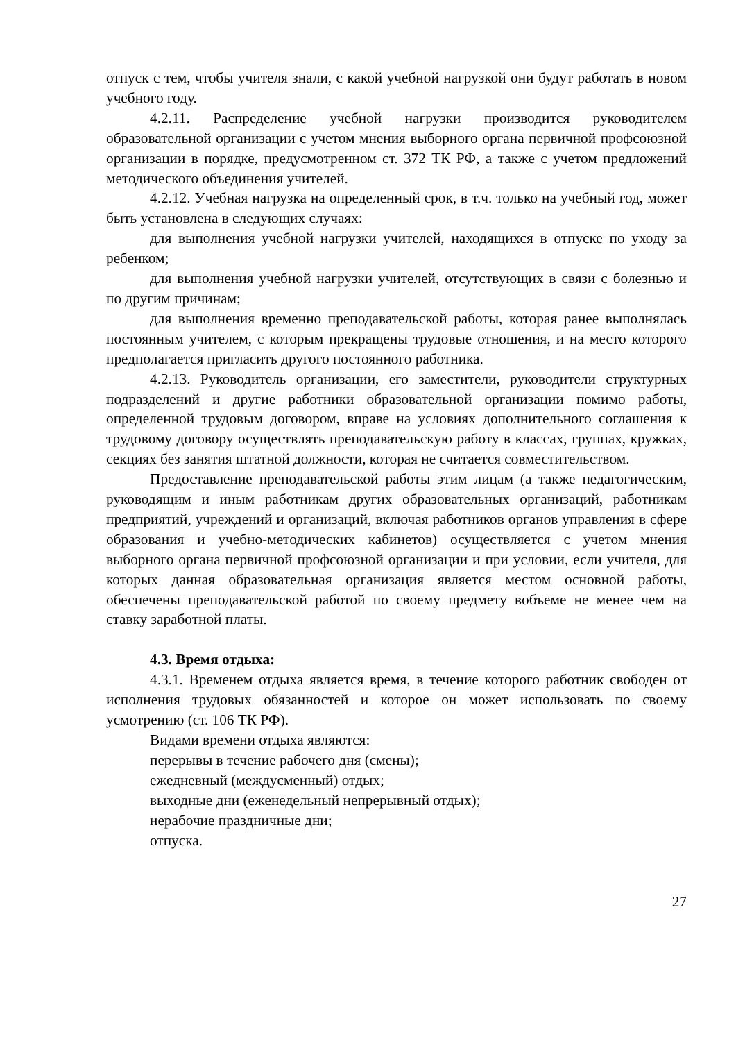отпуск с тем, чтобы учителя знали, с какой учебной нагрузкой они будут работать в новом учебного году.
4.2.11. Распределение учебной нагрузки производится руководителем образовательной организации с учетом мнения выборного органа первичной профсоюзной организации в порядке, предусмотренном ст. 372 ТК РФ, а также с учетом предложений методического объединения учителей.
4.2.12. Учебная нагрузка на определенный срок, в т.ч. только на учебный год, может быть установлена в следующих случаях:
для выполнения учебной нагрузки учителей, находящихся в отпуске по уходу за ребенком;
для выполнения учебной нагрузки учителей, отсутствующих в связи с болезнью и по другим причинам;
для выполнения временно преподавательской работы, которая ранее выполнялась постоянным учителем, с которым прекращены трудовые отношения, и на место которого предполагается пригласить другого постоянного работника.
4.2.13. Руководитель организации, его заместители, руководители структурных подразделений и другие работники образовательной организации помимо работы, определенной трудовым договором, вправе на условиях дополнительного соглашения к трудовому договору осуществлять преподавательскую работу в классах, группах, кружках, секциях без занятия штатной должности, которая не считается совместительством.
Предоставление преподавательской работы этим лицам (а также педагогическим, руководящим и иным работникам других образовательных организаций, работникам предприятий, учреждений и организаций, включая работников органов управления в сфере образования и учебно-методических кабинетов) осуществляется с учетом мнения выборного органа первичной профсоюзной организации и при условии, если учителя, для которых данная образовательная организация является местом основной работы, обеспечены преподавательской работой по своему предмету вобъеме не менее чем на ставку заработной платы.
4.3. Время отдыха:
4.3.1. Временем отдыха является время, в течение которого работник свободен от исполнения трудовых обязанностей и которое он может использовать по своему усмотрению (ст. 106 ТК РФ).
Видами времени отдыха являются:
перерывы в течение рабочего дня (смены);
ежедневный (междусменный) отдых;
выходные дни (еженедельный непрерывный отдых);
нерабочие праздничные дни;
отпуска.
27